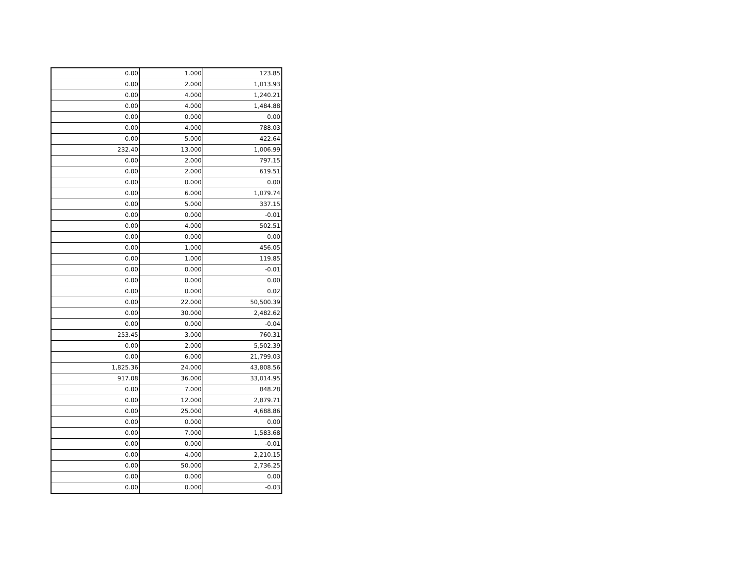| 0.00 | 1.000 | 123.85 |
| 0.00 | 2.000 | 1,013.93 |
| 0.00 | 4.000 | 1,240.21 |
| 0.00 | 4.000 | 1,484.88 |
| 0.00 | 0.000 | 0.00 |
| 0.00 | 4.000 | 788.03 |
| 0.00 | 5.000 | 422.64 |
| 232.40 | 13.000 | 1,006.99 |
| 0.00 | 2.000 | 797.15 |
| 0.00 | 2.000 | 619.51 |
| 0.00 | 0.000 | 0.00 |
| 0.00 | 6.000 | 1,079.74 |
| 0.00 | 5.000 | 337.15 |
| 0.00 | 0.000 | -0.01 |
| 0.00 | 4.000 | 502.51 |
| 0.00 | 0.000 | 0.00 |
| 0.00 | 1.000 | 456.05 |
| 0.00 | 1.000 | 119.85 |
| 0.00 | 0.000 | -0.01 |
| 0.00 | 0.000 | 0.00 |
| 0.00 | 0.000 | 0.02 |
| 0.00 | 22.000 | 50,500.39 |
| 0.00 | 30.000 | 2,482.62 |
| 0.00 | 0.000 | -0.04 |
| 253.45 | 3.000 | 760.31 |
| 0.00 | 2.000 | 5,502.39 |
| 0.00 | 6.000 | 21,799.03 |
| 1,825.36 | 24.000 | 43,808.56 |
| 917.08 | 36.000 | 33,014.95 |
| 0.00 | 7.000 | 848.28 |
| 0.00 | 12.000 | 2,879.71 |
| 0.00 | 25.000 | 4,688.86 |
| 0.00 | 0.000 | 0.00 |
| 0.00 | 7.000 | 1,583.68 |
| 0.00 | 0.000 | -0.01 |
| 0.00 | 4.000 | 2,210.15 |
| 0.00 | 50.000 | 2,736.25 |
| 0.00 | 0.000 | 0.00 |
| 0.00 | 0.000 | -0.03 |